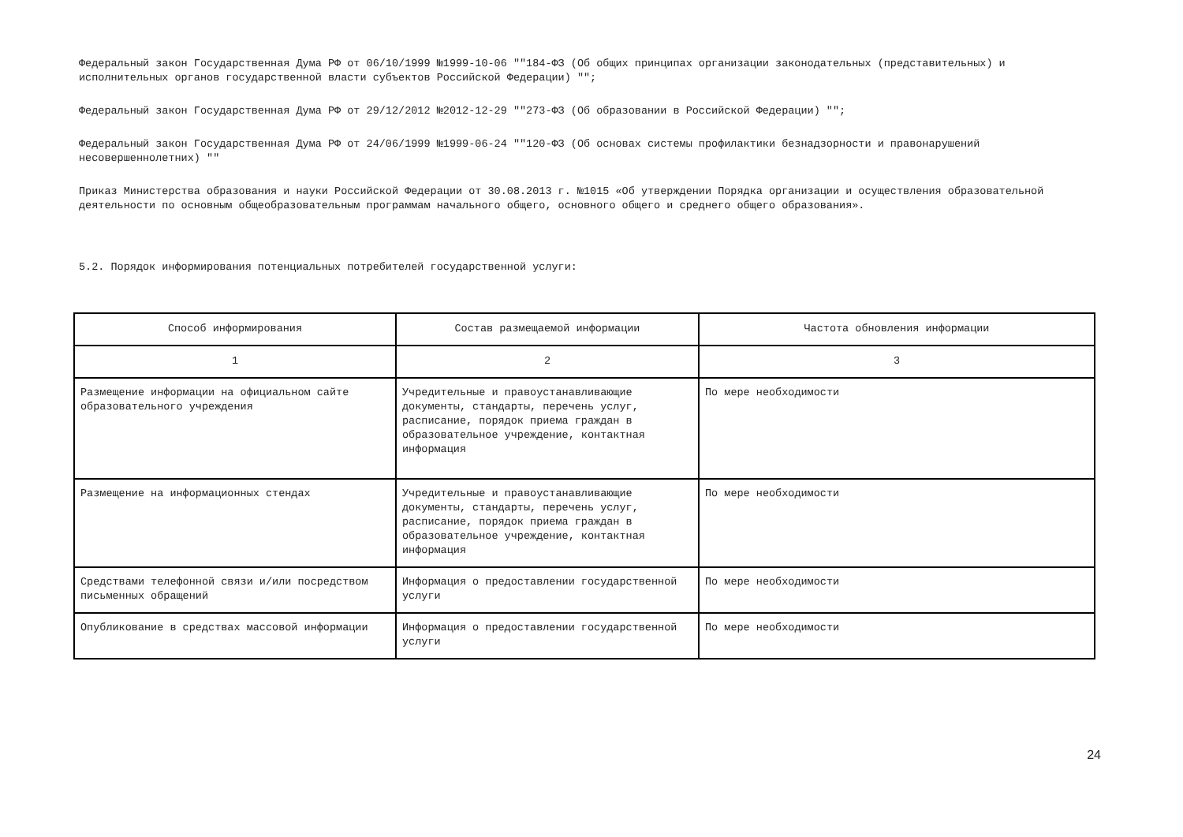Федеральный закон Государственная Дума РФ от 06/10/1999 №1999-10-06 ""184-ФЗ (Об общих принципах организации законодательных (представительных) и исполнительных органов государственной власти субъектов Российской Федерации) "";
Федеральный закон Государственная Дума РФ от 29/12/2012 №2012-12-29 ""273-ФЗ (Об образовании в Российской Федерации) "";
Федеральный закон Государственная Дума РФ от 24/06/1999 №1999-06-24 ""120-ФЗ (Об основах системы профилактики безнадзорности и правонарушений несовершеннолетних) ""
Приказ Министерства образования и науки Российской Федерации от 30.08.2013 г. №1015 «Об утверждении Порядка организации и осуществления образовательной деятельности по основным общеобразовательным программам начального общего, основного общего и среднего общего образования».
5.2. Порядок информирования потенциальных потребителей государственной услуги:
| Способ информирования | Состав размещаемой информации | Частота обновления информации |
| --- | --- | --- |
| 1 | 2 | 3 |
| Размещение информации на официальном сайте образовательного учреждения | Учредительные и правоустанавливающие документы, стандарты, перечень услуг, расписание, порядок приема граждан в образовательное учреждение, контактная информация | По мере необходимости |
| Размещение на информационных стендах | Учредительные и правоустанавливающие документы, стандарты, перечень услуг, расписание, порядок приема граждан в образовательное учреждение, контактная информация | По мере необходимости |
| Средствами телефонной связи и/или посредством письменных обращений | Информация о предоставлении государственной услуги | По мере необходимости |
| Опубликование в средствах массовой информации | Информация о предоставлении государственной услуги | По мере необходимости |
24